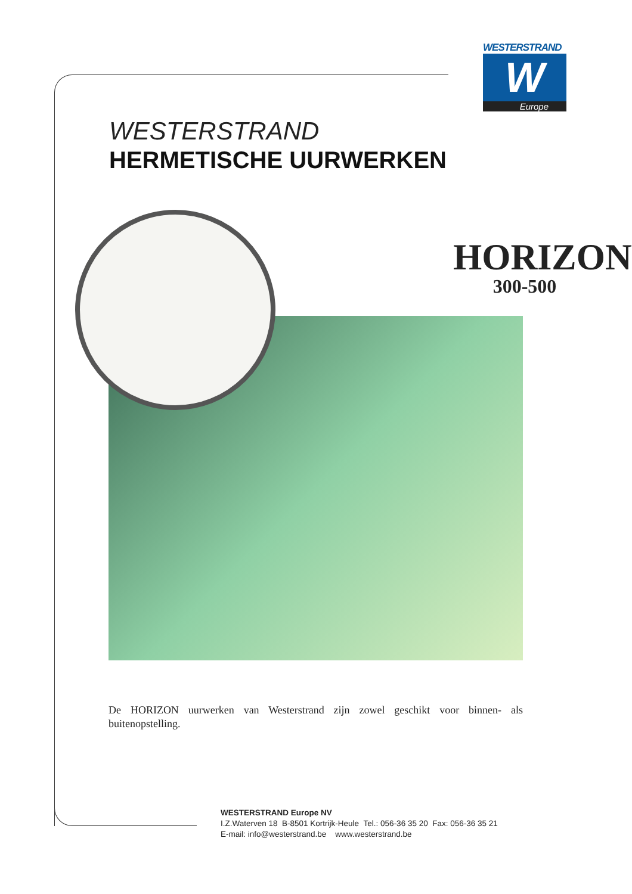WESTERSTRAND
W
Europe
WESTERSTRAND
HERMETISCHE UURWERKEN
HORIZON
300-500
De HORIZON uurwerken van Westerstrand zijn zowel geschikt voor binnen- als buitenopstelling.
WESTERSTRAND Europe NV
I.Z.Waterven 18 B-8501 Kortrijk-Heule Tel.: 056-36 35 20 Fax: 056-36 35 21
E-mail: info@westerstrand.be www.westerstrand.be